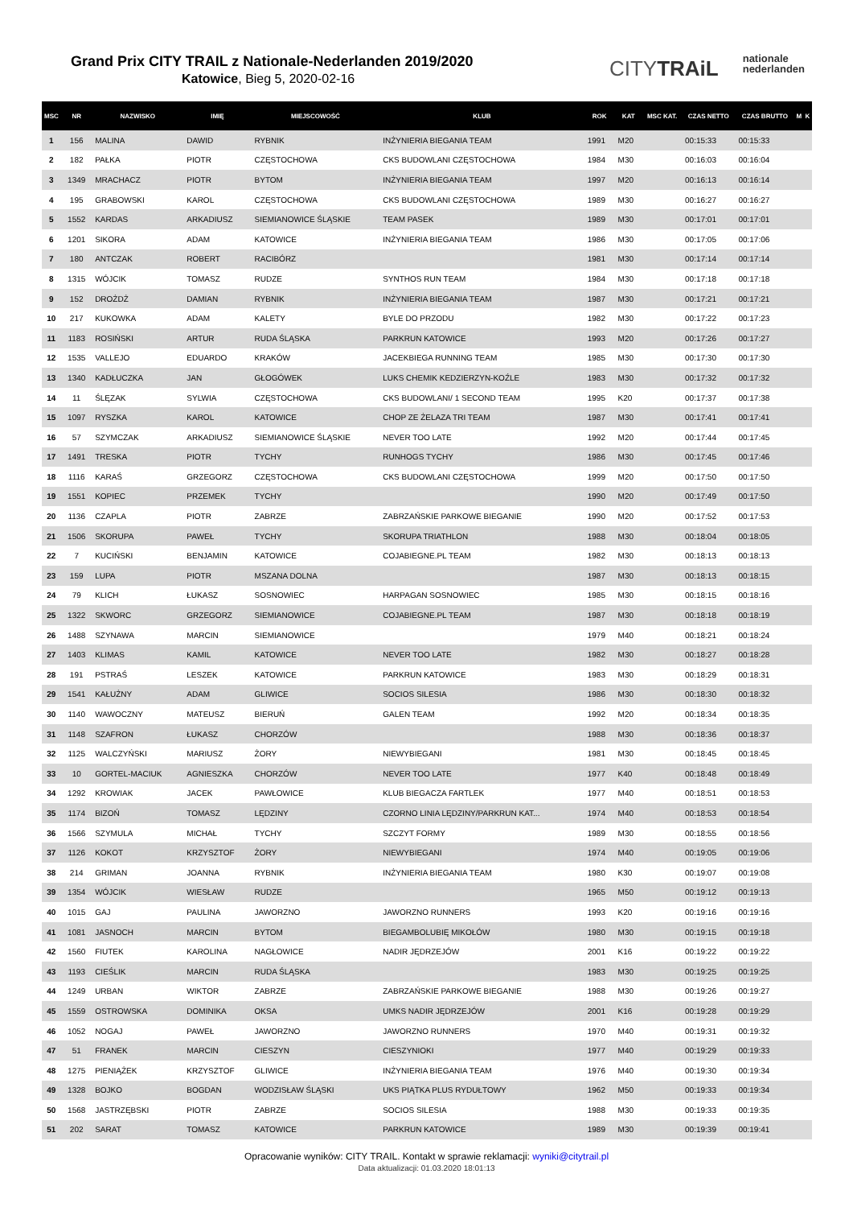Grand Prix CITY TRAIL z Nationale-Nederlanden 2019/2020
Katowice, Bieg 5, 2020-02-16
CITYTRAiL
nationale
nederlanden
| MSC | NR | NAZWISKO | IMIĘ | MIEJSCOWOŚĆ | KLUB | ROK | KAT | MSC KAT. | CZAS NETTO | CZAS BRUTTO | M | K |
| --- | --- | --- | --- | --- | --- | --- | --- | --- | --- | --- | --- | --- |
| 1 | 156 | MALINA | DAWID | RYBNIK | INŻYNIERIA BIEGANIA TEAM | 1991 | M20 | | 00:15:33 | 00:15:33 | | |
| 2 | 182 | PAŁKA | PIOTR | CZĘSTOCHOWA | CKS BUDOWLANI CZĘSTOCHOWA | 1984 | M30 | | 00:16:03 | 00:16:04 | | |
| 3 | 1349 | MRACHACZ | PIOTR | BYTOM | INŻYNIERIA BIEGANIA TEAM | 1997 | M20 | | 00:16:13 | 00:16:14 | | |
| 4 | 195 | GRABOWSKI | KAROL | CZĘSTOCHOWA | CKS BUDOWLANI CZĘSTOCHOWA | 1989 | M30 | | 00:16:27 | 00:16:27 | | |
| 5 | 1552 | KARDAS | ARKADIUSZ | SIEMIANOWICE ŚLĄSKIE | TEAM PASEK | 1989 | M30 | | 00:17:01 | 00:17:01 | | |
| 6 | 1201 | SIKORA | ADAM | KATOWICE | INŻYNIERIA BIEGANIA TEAM | 1986 | M30 | | 00:17:05 | 00:17:06 | | |
| 7 | 180 | ANTCZAK | ROBERT | RACIBÓRZ | | 1981 | M30 | | 00:17:14 | 00:17:14 | | |
| 8 | 1315 | WÓJCIK | TOMASZ | RUDZE | SYNTHOS RUN TEAM | 1984 | M30 | | 00:17:18 | 00:17:18 | | |
| 9 | 152 | DROŻDŻ | DAMIAN | RYBNIK | INŻYNIERIA BIEGANIA TEAM | 1987 | M30 | | 00:17:21 | 00:17:21 | | |
| 10 | 217 | KUKOWKA | ADAM | KALETY | BYLE DO PRZODU | 1982 | M30 | | 00:17:22 | 00:17:23 | | |
| 11 | 1183 | ROSIŃSKI | ARTUR | RUDA ŚLĄSKA | PARKRUN KATOWICE | 1993 | M20 | | 00:17:26 | 00:17:27 | | |
| 12 | 1535 | VALLEJO | EDUARDO | KRAKÓW | JACEKBIEGA RUNNING TEAM | 1985 | M30 | | 00:17:30 | 00:17:30 | | |
| 13 | 1340 | KADŁUCZKA | JAN | GŁOGÓWEK | LUKS CHEMIK KEDZIERZYN-KOŹLE | 1983 | M30 | | 00:17:32 | 00:17:32 | | |
| 14 | 11 | ŚLĘZAK | SYLWIA | CZĘSTOCHOWA | CKS BUDOWLANI/ 1 SECOND TEAM | 1995 | K20 | | 00:17:37 | 00:17:38 | | |
| 15 | 1097 | RYSZKA | KAROL | KATOWICE | CHOP ZE ŻELAZA TRI TEAM | 1987 | M30 | | 00:17:41 | 00:17:41 | | |
| 16 | 57 | SZYMCZAK | ARKADIUSZ | SIEMIANOWICE ŚLĄSKIE | NEVER TOO LATE | 1992 | M20 | | 00:17:44 | 00:17:45 | | |
| 17 | 1491 | TRESKA | PIOTR | TYCHY | RUNHOGS TYCHY | 1986 | M30 | | 00:17:45 | 00:17:46 | | |
| 18 | 1116 | KARAŚ | GRZEGORZ | CZĘSTOCHOWA | CKS BUDOWLANI CZĘSTOCHOWA | 1999 | M20 | | 00:17:50 | 00:17:50 | | |
| 19 | 1551 | KOPIEC | PRZEMEK | TYCHY | | 1990 | M20 | | 00:17:49 | 00:17:50 | | |
| 20 | 1136 | CZAPLA | PIOTR | ZABRZE | ZABRZAŃSKIE PARKOWE BIEGANIE | 1990 | M20 | | 00:17:52 | 00:17:53 | | |
| 21 | 1506 | SKORUPA | PAWEŁ | TYCHY | SKORUPA TRIATHLON | 1988 | M30 | | 00:18:04 | 00:18:05 | | |
| 22 | 7 | KUCIŃSKI | BENJAMIN | KATOWICE | COJABIEGNE.PL TEAM | 1982 | M30 | | 00:18:13 | 00:18:13 | | |
| 23 | 159 | LUPA | PIOTR | MSZANA DOLNA | | 1987 | M30 | | 00:18:13 | 00:18:15 | | |
| 24 | 79 | KLICH | ŁUKASZ | SOSNOWIEC | HARPAGAN SOSNOWIEC | 1985 | M30 | | 00:18:15 | 00:18:16 | | |
| 25 | 1322 | SKWORC | GRZEGORZ | SIEMIANOWICE | COJABIEGNE.PL TEAM | 1987 | M30 | | 00:18:18 | 00:18:19 | | |
| 26 | 1488 | SZYNAWA | MARCIN | SIEMIANOWICE | | 1979 | M40 | | 00:18:21 | 00:18:24 | | |
| 27 | 1403 | KLIMAS | KAMIL | KATOWICE | NEVER TOO LATE | 1982 | M30 | | 00:18:27 | 00:18:28 | | |
| 28 | 191 | PSTRAŚ | LESZEK | KATOWICE | PARKRUN KATOWICE | 1983 | M30 | | 00:18:29 | 00:18:31 | | |
| 29 | 1541 | KAŁUŻNY | ADAM | GLIWICE | SOCIOS SILESIA | 1986 | M30 | | 00:18:30 | 00:18:32 | | |
| 30 | 1140 | WAWOCZNY | MATEUSZ | BIERUŃ | GALEN TEAM | 1992 | M20 | | 00:18:34 | 00:18:35 | | |
| 31 | 1148 | SZAFRON | ŁUKASZ | CHORZÓW | | 1988 | M30 | | 00:18:36 | 00:18:37 | | |
| 32 | 1125 | WALCZYŃSKI | MARIUSZ | ŻORY | NIEWYBIEGANI | 1981 | M30 | | 00:18:45 | 00:18:45 | | |
| 33 | 10 | GORTEL-MACIUK | AGNIESZKA | CHORZÓW | NEVER TOO LATE | 1977 | K40 | | 00:18:48 | 00:18:49 | | |
| 34 | 1292 | KROWIAK | JACEK | PAWŁOWICE | KLUB BIEGACZA FARTLEK | 1977 | M40 | | 00:18:51 | 00:18:53 | | |
| 35 | 1174 | BIZOŃ | TOMASZ | LĘDZINY | CZORNO LINIA LĘDZINY/PARKRUN KAT... | 1974 | M40 | | 00:18:53 | 00:18:54 | | |
| 36 | 1566 | SZYMULA | MICHAŁ | TYCHY | SZCZYT FORMY | 1989 | M30 | | 00:18:55 | 00:18:56 | | |
| 37 | 1126 | KOKOT | KRZYSZTOF | ŻORY | NIEWYBIEGANI | 1974 | M40 | | 00:19:05 | 00:19:06 | | |
| 38 | 214 | GRIMAN | JOANNA | RYBNIK | INŻYNIERIA BIEGANIA TEAM | 1980 | K30 | | 00:19:07 | 00:19:08 | | |
| 39 | 1354 | WÓJCIK | WIESŁAW | RUDZE | | 1965 | M50 | | 00:19:12 | 00:19:13 | | |
| 40 | 1015 | GAJ | PAULINA | JAWORZNO | JAWORZNO RUNNERS | 1993 | K20 | | 00:19:16 | 00:19:16 | | |
| 41 | 1081 | JASNOCH | MARCIN | BYTOM | BIEGAMBOLUBIĘ MIKOŁÓW | 1980 | M30 | | 00:19:15 | 00:19:18 | | |
| 42 | 1560 | FIUTEK | KAROLINA | NAGŁOWICE | NADIR JĘDRZEJÓW | 2001 | K16 | | 00:19:22 | 00:19:22 | | |
| 43 | 1193 | CIEŚLIK | MARCIN | RUDA ŚLĄSKA | | 1983 | M30 | | 00:19:25 | 00:19:25 | | |
| 44 | 1249 | URBAN | WIKTOR | ZABRZE | ZABRZAŃSKIE PARKOWE BIEGANIE | 1988 | M30 | | 00:19:26 | 00:19:27 | | |
| 45 | 1559 | OSTROWSKA | DOMINIKA | OKSA | UMKS NADIR JĘDRZEJÓW | 2001 | K16 | | 00:19:28 | 00:19:29 | | |
| 46 | 1052 | NOGAJ | PAWEŁ | JAWORZNO | JAWORZNO RUNNERS | 1970 | M40 | | 00:19:31 | 00:19:32 | | |
| 47 | 51 | FRANEK | MARCIN | CIESZYN | CIESZYNIOKI | 1977 | M40 | | 00:19:29 | 00:19:33 | | |
| 48 | 1275 | PIENIĄŻEK | KRZYSZTOF | GLIWICE | INŻYNIERIA BIEGANIA TEAM | 1976 | M40 | | 00:19:30 | 00:19:34 | | |
| 49 | 1328 | BOJKO | BOGDAN | WODZISŁAW ŚLĄSKI | UKS PIĄTKA PLUS RYDUŁTOWY | 1962 | M50 | | 00:19:33 | 00:19:34 | | |
| 50 | 1568 | JASTRZĘBSKI | PIOTR | ZABRZE | SOCIOS SILESIA | 1988 | M30 | | 00:19:33 | 00:19:35 | | |
| 51 | 202 | SARAT | TOMASZ | KATOWICE | PARKRUN KATOWICE | 1989 | M30 | | 00:19:39 | 00:19:41 | | |
Opracowanie wyników: CITY TRAIL. Kontakt w sprawie reklamacji: wyniki@citytrail.pl
Data aktualizacji: 01.03.2020 18:01:13